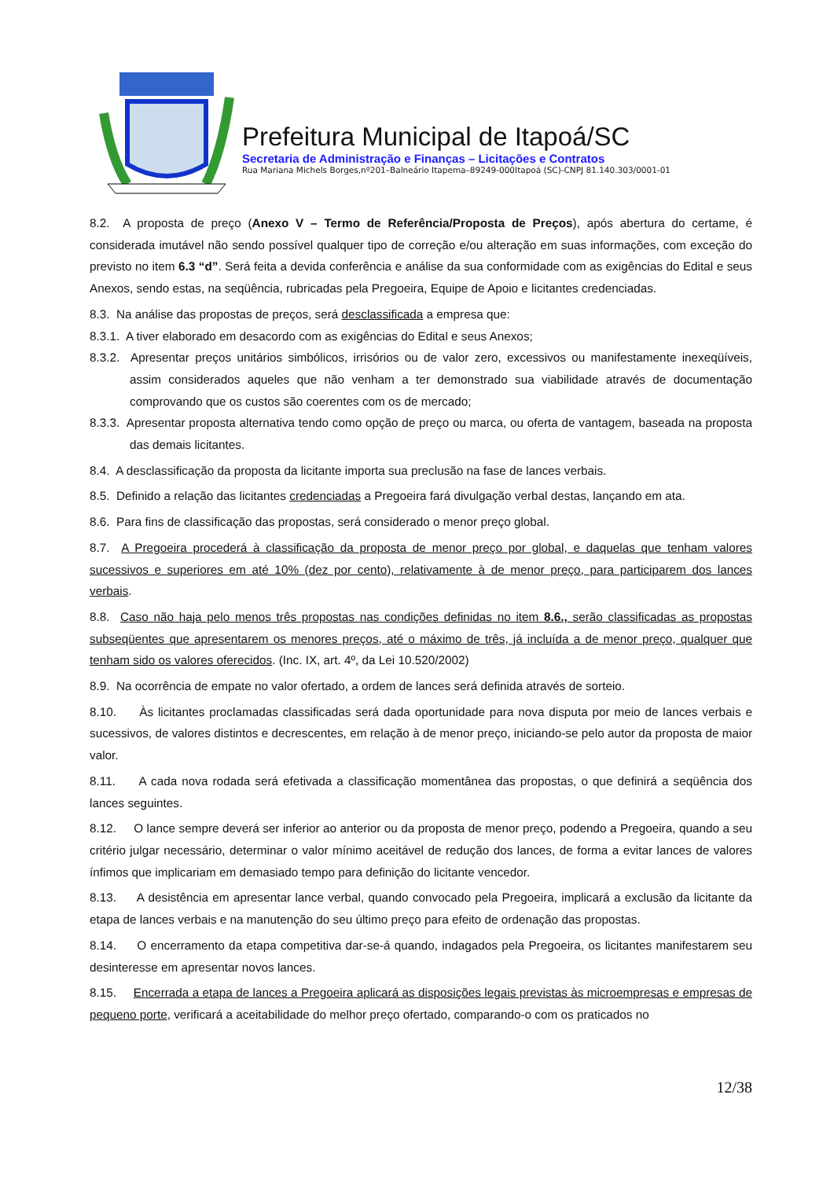Prefeitura Municipal de Itapoá/SC
Secretaria de Administração e Finanças – Licitações e Contratos
Rua Mariana Michels Borges,nº201–Balneário Itapema–89249-000Itapoá (SC)-CNPJ 81.140.303/0001-01
8.2. A proposta de preço (Anexo V – Termo de Referência/Proposta de Preços), após abertura do certame, é considerada imutável não sendo possível qualquer tipo de correção e/ou alteração em suas informações, com exceção do previsto no item 6.3 “d”. Será feita a devida conferência e análise da sua conformidade com as exigências do Edital e seus Anexos, sendo estas, na seqüência, rubricadas pela Pregoeira, Equipe de Apoio e licitantes credenciadas.
8.3. Na análise das propostas de preços, será desclassificada a empresa que:
8.3.1. A tiver elaborado em desacordo com as exigências do Edital e seus Anexos;
8.3.2. Apresentar preços unitários simbólicos, irrisórios ou de valor zero, excessivos ou manifestamente inexeqüíveis, assim considerados aqueles que não venham a ter demonstrado sua viabilidade através de documentação comprovando que os custos são coerentes com os de mercado;
8.3.3. Apresentar proposta alternativa tendo como opção de preço ou marca, ou oferta de vantagem, baseada na proposta das demais licitantes.
8.4. A desclassificação da proposta da licitante importa sua preclusão na fase de lances verbais.
8.5. Definido a relação das licitantes credenciadas a Pregoeira fará divulgação verbal destas, lançando em ata.
8.6. Para fins de classificação das propostas, será considerado o menor preço global.
8.7. A Pregoeira procederá à classificação da proposta de menor preço por global, e daquelas que tenham valores sucessivos e superiores em até 10% (dez por cento), relativamente à de menor preço, para participarem dos lances verbais.
8.8. Caso não haja pelo menos três propostas nas condições definidas no item 8.6., serão classificadas as propostas subseqüentes que apresentarem os menores preços, até o máximo de três, já incluída a de menor preço, qualquer que tenham sido os valores oferecidos. (Inc. IX, art. 4º, da Lei 10.520/2002)
8.9. Na ocorrência de empate no valor ofertado, a ordem de lances será definida através de sorteio.
8.10. Às licitantes proclamadas classificadas será dada oportunidade para nova disputa por meio de lances verbais e sucessivos, de valores distintos e decrescentes, em relação à de menor preço, iniciando-se pelo autor da proposta de maior valor.
8.11. A cada nova rodada será efetivada a classificação momentânea das propostas, o que definirá a seqüência dos lances seguintes.
8.12. O lance sempre deverá ser inferior ao anterior ou da proposta de menor preço, podendo a Pregoeira, quando a seu critério julgar necessário, determinar o valor mínimo aceitável de redução dos lances, de forma a evitar lances de valores ínfimos que implicariam em demasiado tempo para definição do licitante vencedor.
8.13. A desistência em apresentar lance verbal, quando convocado pela Pregoeira, implicará a exclusão da licitante da etapa de lances verbais e na manutenção do seu último preço para efeito de ordenação das propostas.
8.14. O encerramento da etapa competitiva dar-se-á quando, indagados pela Pregoeira, os licitantes manifestarem seu desinteresse em apresentar novos lances.
8.15. Encerrada a etapa de lances a Pregoeira aplicará as disposições legais previstas às microempresas e empresas de pequeno porte, verificará a aceitabilidade do melhor preço ofertado, comparando-o com os praticados no
12/38